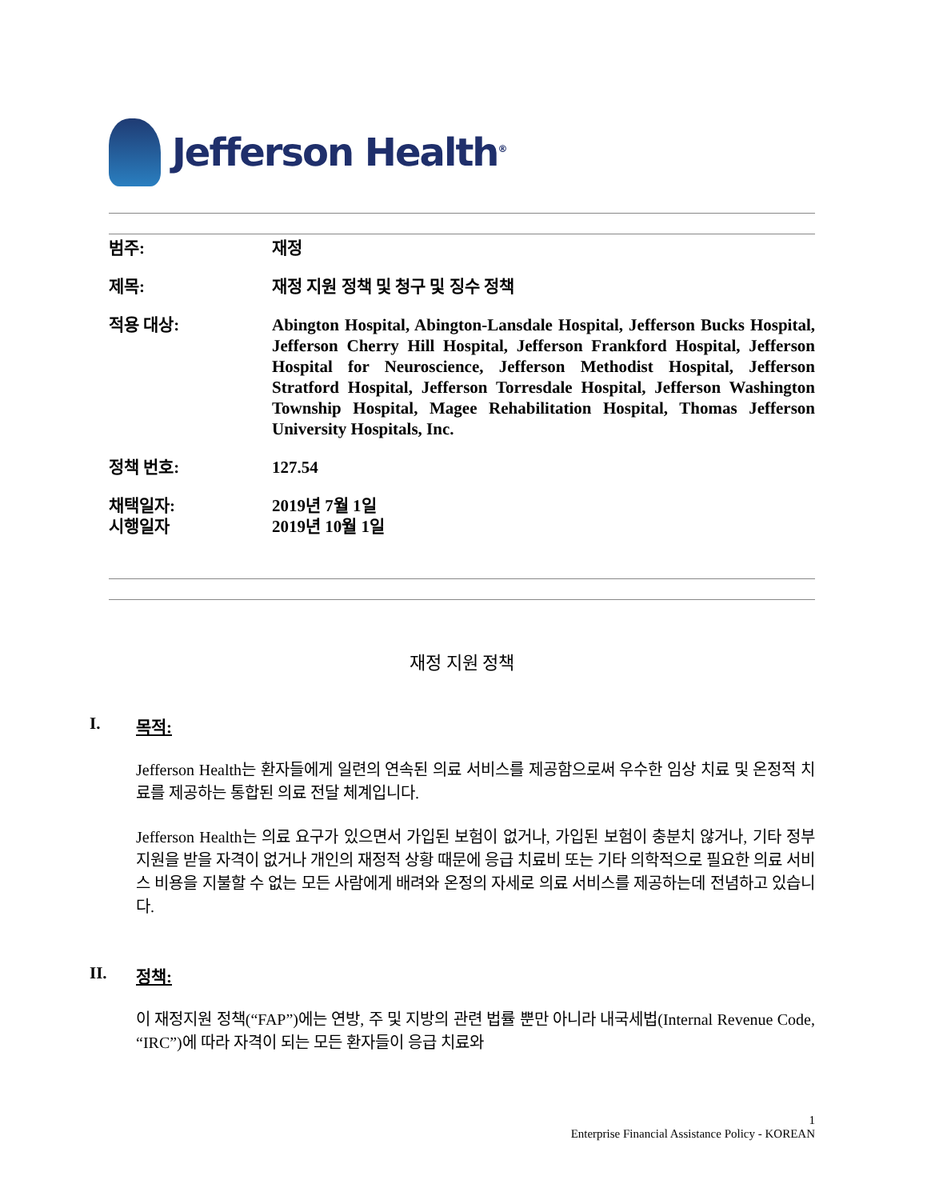Jefferson Health<sup>®</sup>
| 범주: | 재정 |
| 제목: | 재정 지원 정책 및 청구 및 징수 정책 |
| 적용 대상: | Abington Hospital, Abington-Lansdale Hospital, Jefferson Bucks Hospital, Jefferson Cherry Hill Hospital, Jefferson Frankford Hospital, Jefferson Hospital for Neuroscience, Jefferson Methodist Hospital, Jefferson Stratford Hospital, Jefferson Torresdale Hospital, Jefferson Washington Township Hospital, Magee Rehabilitation Hospital, Thomas Jefferson University Hospitals, Inc. |
| 정책 번호: | 127.54 |
| 채택일자: 시행일자 | 2019년 7월 1일 2019년 10월 1일 |
재정 지원 정책
I. 목적:
Jefferson Health는 환자들에게 일련의 연속된 의료 서비스를 제공함으로써 우수한 임상 치료 및 온정적 치료를 제공하는 통합된 의료 전달 체계입니다.
Jefferson Health는 의료 요구가 있으면서 가입된 보험이 없거나, 가입된 보험이 충분치 않거나, 기타 정부 지원을 받을 자격이 없거나 개인의 재정적 상황 때문에 응급 치료비 또는 기타 의학적으로 필요한 의료 서비스 비용을 지불할 수 없는 모든 사람에게 배려와 온정의 자세로 의료 서비스를 제공하는데 전념하고 있습니다.
II. 정책:
이 재정지원 정책(“FAP”)에는 연방, 주 및 지방의 관련 법률 뿐만 아니라 내국세법(Internal Revenue Code, “IRC”)에 따라 자격이 되는 모든 환자들이 응급 치료와
1
Enterprise Financial Assistance Policy - KOREAN